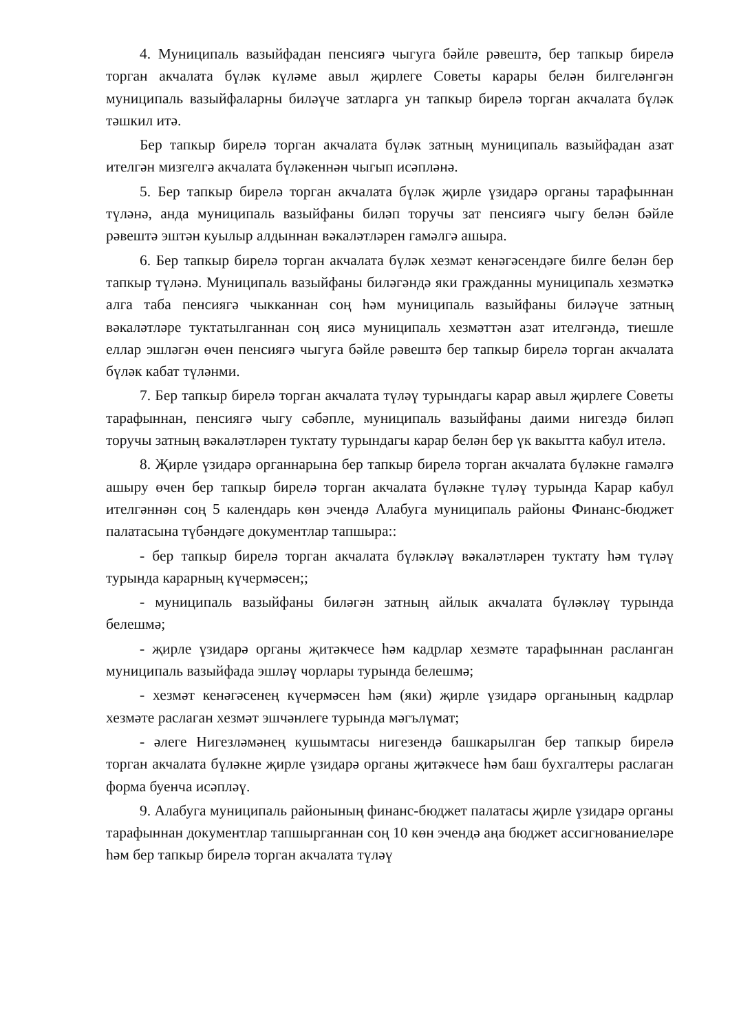4. Муниципаль вазыйфадан пенсиягә чыгуга бәйле рәвештә, бер тапкыр бирелә торган акчалата бүләк күләме авыл җирлеге Советы карары белән билгеләнгән муниципаль вазыйфаларны биләүче затларга ун тапкыр бирелә торган акчалата бүләк тәшкил итә.
Бер тапкыр бирелә торган акчалата бүләк затның муниципаль вазыйфадан азат ителгән мизгелгә акчалата бүләкеннән чыгып исәпләнә.
5. Бер тапкыр бирелә торган акчалата бүләк җирле үзидарә органы тарафыннан түләнә, анда муниципаль вазыйфаны биләп торучы зат пенсиягә чыгу белән бәйле рәвештә эштән куылыр алдыннан вәкаләтләрен гамәлгә ашыра.
6. Бер тапкыр бирелә торган акчалата бүләк хезмәт кенәгәсендәге билге белән бер тапкыр түләнә. Муниципаль вазыйфаны биләгәндә яки гражданны муниципаль хезмәткә алга таба пенсиягә чыкканнан соң һәм муниципаль вазыйфаны биләүче затның вәкаләтләре туктатылганнан соң яисә муниципаль хезмәттән азат ителгәндә, тиешле еллар эшләгән өчен пенсиягә чыгуга бәйле рәвештә бер тапкыр бирелә торган акчалата бүләк кабат түләнми.
7. Бер тапкыр бирелә торган акчалата түләү турындагы карар авыл җирлеге Советы тарафыннан, пенсиягә чыгу сәбәпле, муниципаль вазыйфаны даими нигездә биләп торучы затның вәкаләтләрен туктату турындагы карар белән бер үк вакытта кабул ителә.
8. Җирле үзидарә органнарына бер тапкыр бирелә торган акчалата бүләкне гамәлгә ашыру өчен бер тапкыр бирелә торган акчалата бүләкне түләү турында Карар кабул ителгәннән соң 5 календарь көн эчендә Алабуга муниципаль районы Финанс-бюджет палатасына түбәндәге документлар тапшыра::
- бер тапкыр бирелә торган акчалата бүләкләү вәкаләтләрен туктату һәм түләү турында карарның күчермәсен;;
- муниципаль вазыйфаны биләгән затның айлык акчалата бүләкләү турында белешмә;
- җирле үзидарә органы җитәкчесе һәм кадрлар хезмәте тарафыннан расланган муниципаль вазыйфада эшләү чорлары турында белешмә;
- хезмәт кенәгәсенең күчермәсен һәм (яки) җирле үзидарә органының кадрлар хезмәте раслаган хезмәт эшчәнлеге турында мәгълүмат;
- әлеге Нигезләмәнең кушымтасы нигезендә башкарылган бер тапкыр бирелә торган акчалата бүләкне җирле үзидарә органы җитәкчесе һәм баш бухгалтеры раслаган форма буенча исәпләү.
9. Алабуга муниципаль районының финанс-бюджет палатасы җирле үзидарә органы тарафыннан документлар тапшырганнан соң 10 көн эчендә аңа бюджет ассигнованиеләре һәм бер тапкыр бирелә торган акчалата түләү